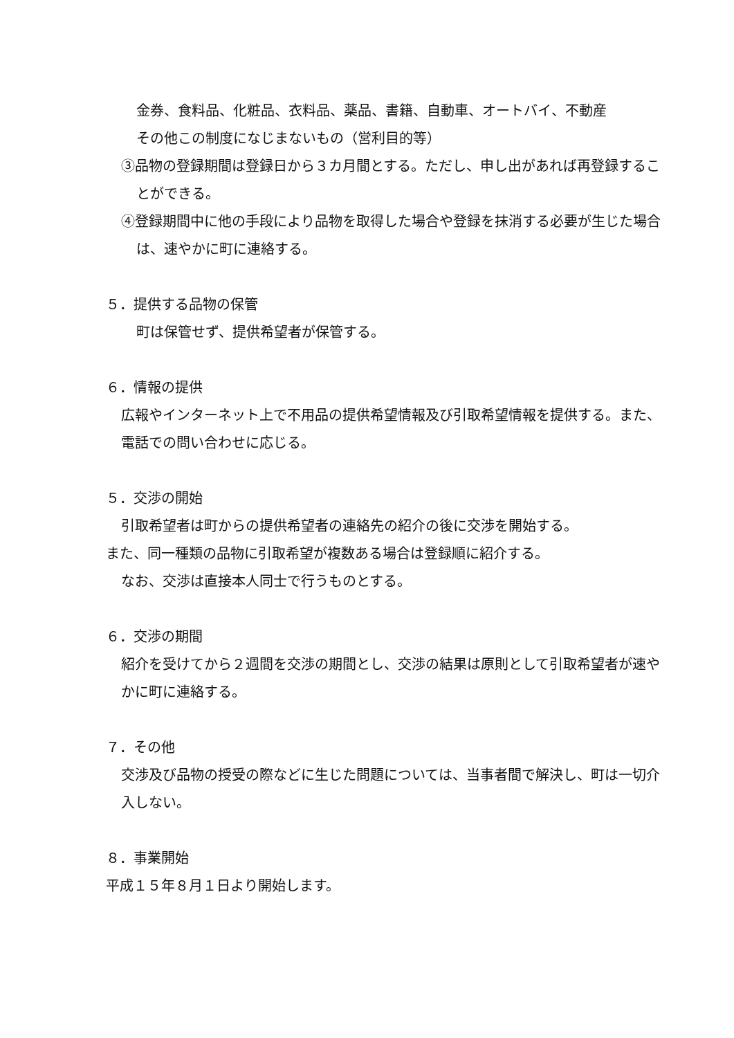金券、食料品、化粧品、衣料品、薬品、書籍、自動車、オートバイ、不動産
その他この制度になじまないもの（営利目的等）
③品物の登録期間は登録日から３カ月間とする。ただし、申し出があれば再登録することができる。
④登録期間中に他の手段により品物を取得した場合や登録を抹消する必要が生じた場合は、速やかに町に連絡する。
５．提供する品物の保管
町は保管せず、提供希望者が保管する。
６．情報の提供
広報やインターネット上で不用品の提供希望情報及び引取希望情報を提供する。また、電話での問い合わせに応じる。
５．交渉の開始
引取希望者は町からの提供希望者の連絡先の紹介の後に交渉を開始する。
また、同一種類の品物に引取希望が複数ある場合は登録順に紹介する。
なお、交渉は直接本人同士で行うものとする。
６．交渉の期間
紹介を受けてから２週間を交渉の期間とし、交渉の結果は原則として引取希望者が速やかに町に連絡する。
７．その他
交渉及び品物の授受の際などに生じた問題については、当事者間で解決し、町は一切介入しない。
８．事業開始
平成１５年８月１日より開始します。